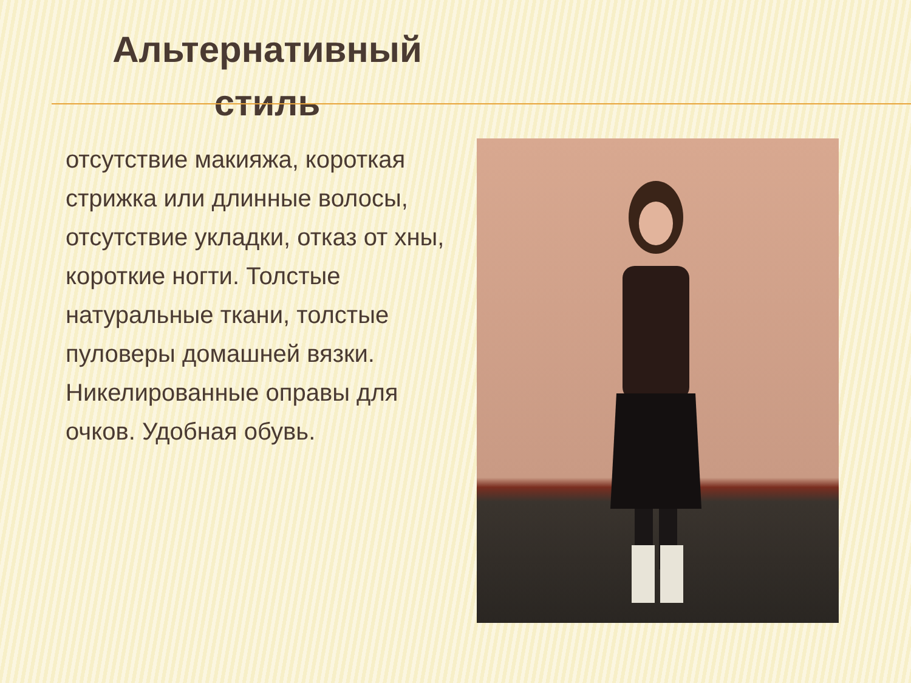Альтернативный стиль
отсутствие макияжа, короткая стрижка или длинные волосы, отсутствие укладки, отказ от хны, короткие ногти. Толстые натуральные ткани, толстые пуловеры домашней вязки. Никелированные оправы для очков. Удобная обувь.